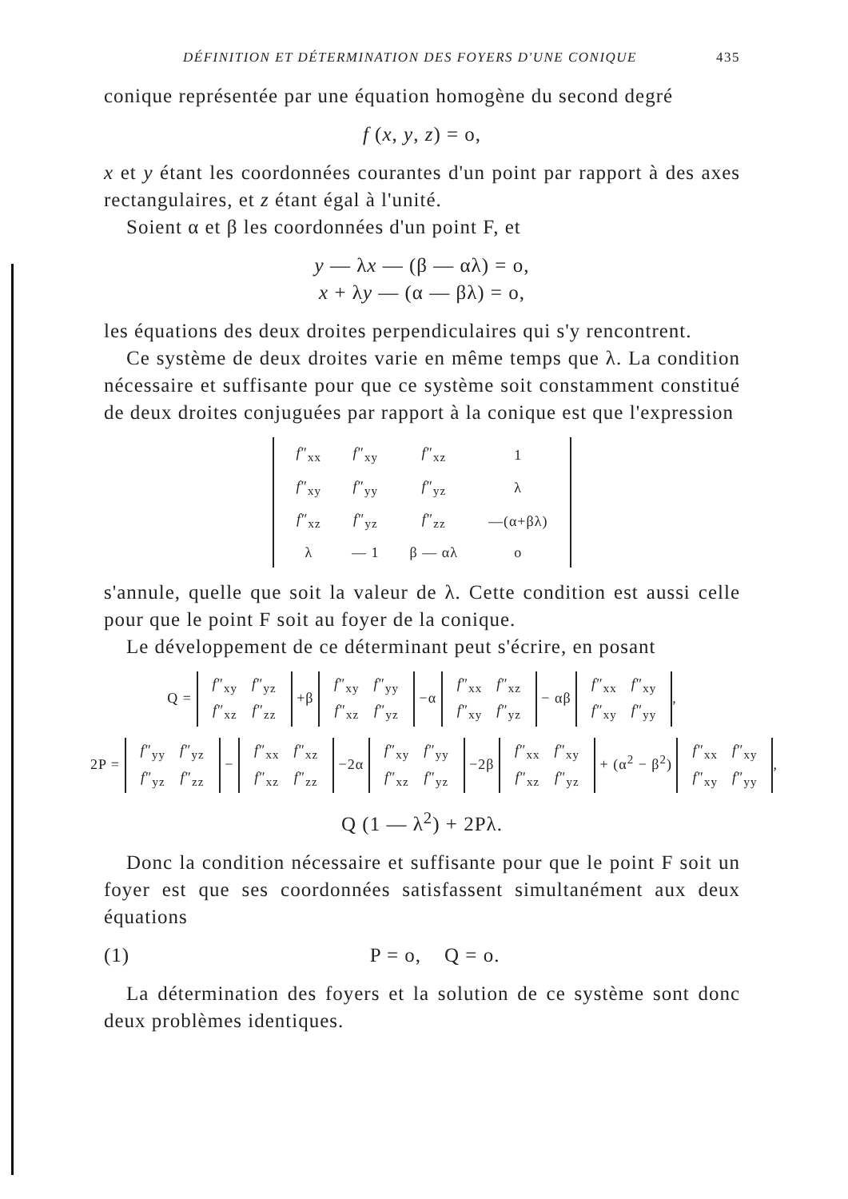DÉFINITION ET DÉTERMINATION DES FOYERS D'UNE CONIQUE 435
conique représentée par une équation homogène du second degré
f (x, y, z) = o,
x et y étant les coordonnées courantes d'un point par rapport à des axes rectangulaires, et z étant égal à l'unité.
Soient α et β les coordonnées d'un point F, et
y — λx — (β — αλ) = o,
x + λy — (α — βλ) = o,
les équations des deux droites perpendiculaires qui s'y rencontrent.
Ce système de deux droites varie en même temps que λ. La condition nécessaire et suffisante pour que ce système soit constamment constitué de deux droites conjuguées par rapport à la conique est que l'expression
| f ″<sub>xx</sub> | f ″<sub>xy</sub> | f ″<sub>xz</sub> | 1 |
| f ″<sub>xy</sub> | f ″<sub>yy</sub> | f ″<sub>yz</sub> | λ |
| f ″<sub>xz</sub> | f ″<sub>yz</sub> | f ″<sub>zz</sub> | —(α+βλ) |
| λ | — 1 | β — αλ | o |
s'annule, quelle que soit la valeur de λ. Cette condition est aussi celle pour que le point F soit au foyer de la conique.
Le développement de ce déterminant peut s'écrire, en posant
Q =
| f ″<sub>xy</sub> | f ″<sub>yz</sub> |
| f ″<sub>xz</sub> | f ″<sub>zz</sub> |
+β
| f ″<sub>xy</sub> | f ″<sub>yy</sub> |
| f ″<sub>xz</sub> | f ″<sub>yz</sub> |
−α
| f ″<sub>xx</sub> | f ″<sub>xz</sub> |
| f ″<sub>xy</sub> | f ″<sub>yz</sub> |
− αβ
| f ″<sub>xx</sub> | f ″<sub>xy</sub> |
| f ″<sub>xy</sub> | f ″<sub>yy</sub> |
,
2P =
| f ″<sub>yy</sub> | f ″<sub>yz</sub> |
| f ″<sub>yz</sub> | f ″<sub>zz</sub> |
−
| f ″<sub>xx</sub> | f ″<sub>xz</sub> |
| f ″<sub>xz</sub> | f ″<sub>zz</sub> |
−2α
| f ″<sub>xy</sub> | f ″<sub>yy</sub> |
| f ″<sub>xz</sub> | f ″<sub>yz</sub> |
−2β
| f ″<sub>xx</sub> | f ″<sub>xy</sub> |
| f ″<sub>xz</sub> | f ″<sub>yz</sub> |
+ (α<sup>2</sup> − β<sup>2</sup>)
| f ″<sub>xx</sub> | f ″<sub>xy</sub> |
| f ″<sub>xy</sub> | f ″<sub>yy</sub> |
,
Q (1 — λ<sup>2</sup>) + 2Pλ.
Donc la condition nécessaire et suffisante pour que le point F soit un foyer est que ses coordonnées satisfassent simultanément aux deux équations
(1) P = o, Q = o.
La détermination des foyers et la solution de ce système sont donc deux problèmes identiques.